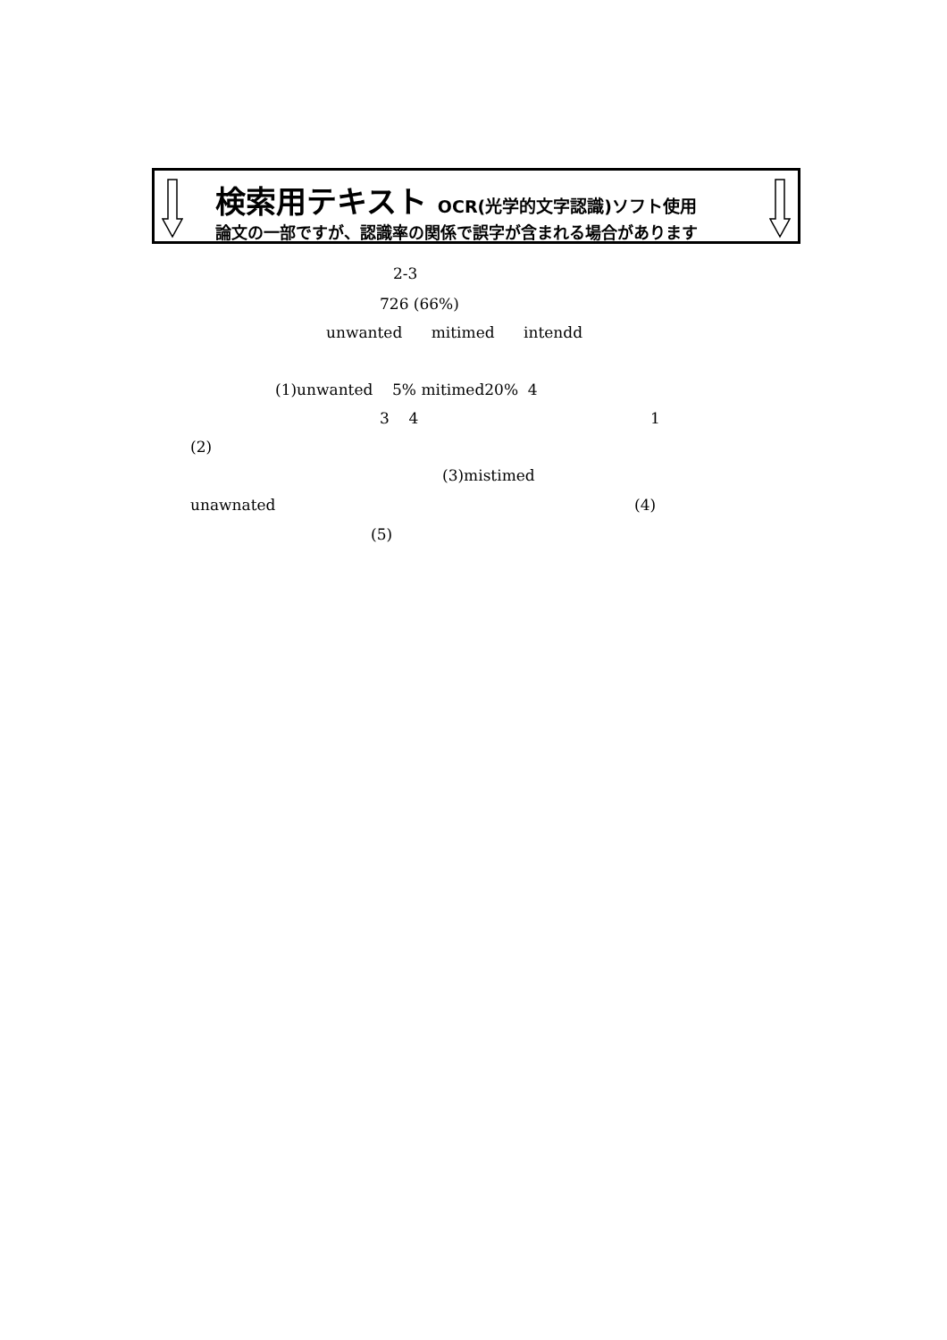検索用テキスト OCR(光学的文字認識)ソフト使用
論文の一部ですが、認識率の関係で誤字が含まれる場合があります
2-3
726 (66%)
unwanted mitimed intendd
(1)unwanted 5% mitimed20% 4
3 4 1
(2)
(3)mistimed
unawnated (4)
(5)